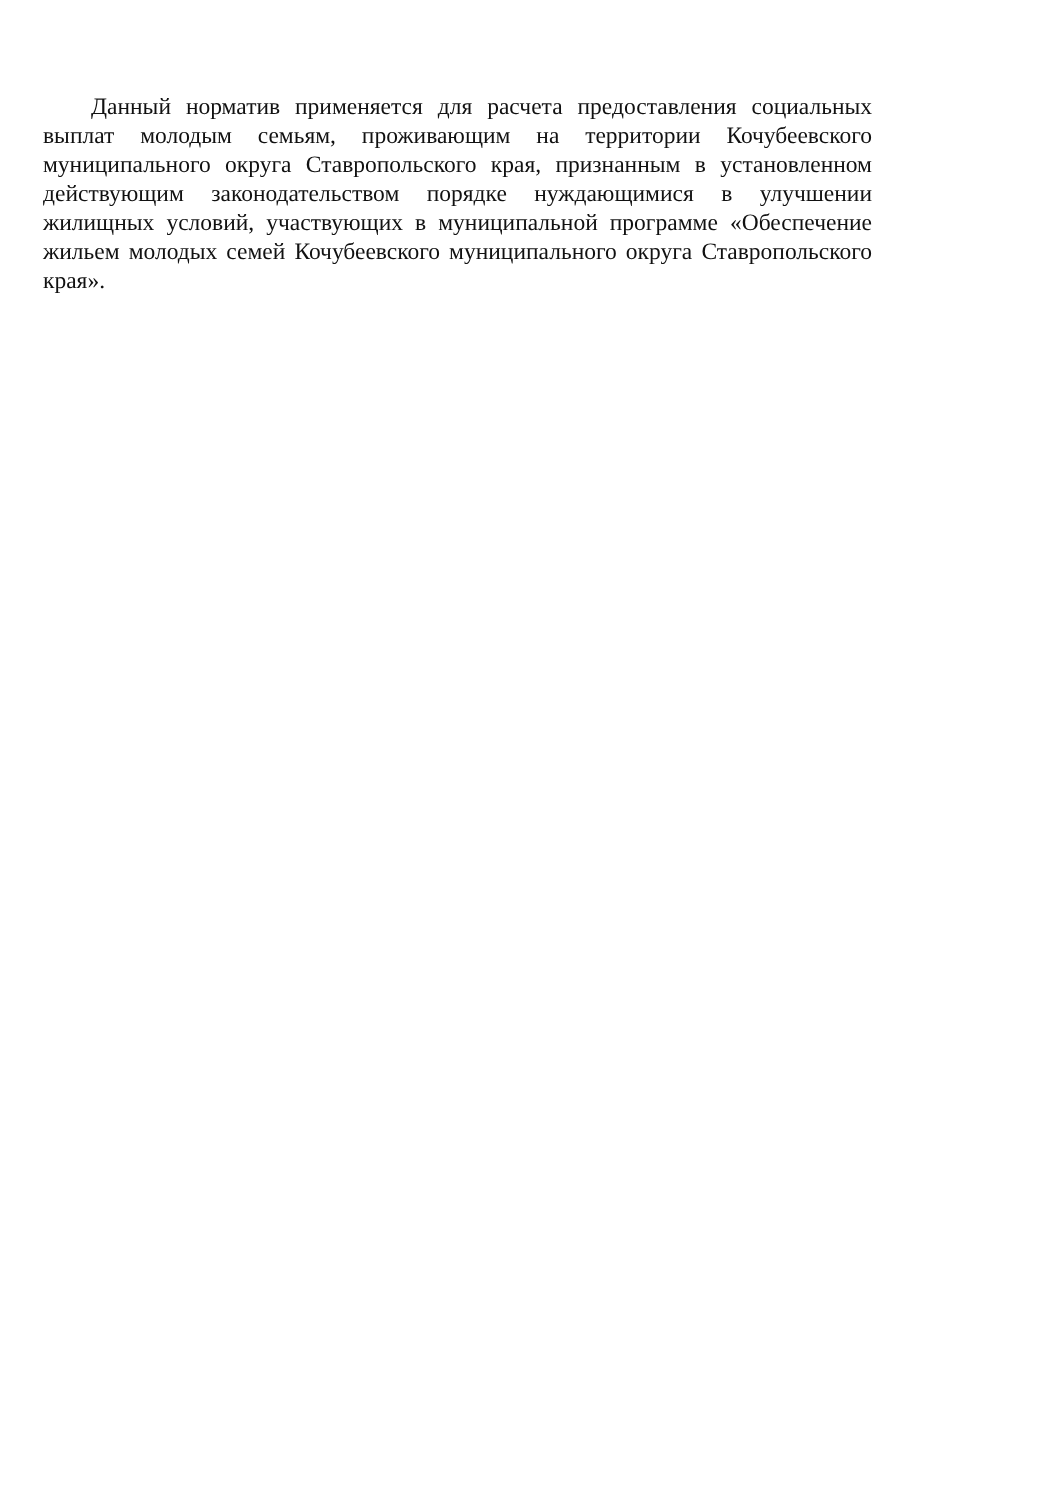Данный норматив применяется для расчета предоставления социальных выплат молодым семьям, проживающим на территории Кочубеевского муниципального округа Ставропольского края, признанным в установленном действующим законодательством порядке нуждающимися в улучшении жилищных условий, участвующих в муниципальной программе «Обеспечение жильем молодых семей Кочубеевского муниципального округа Ставропольского края».